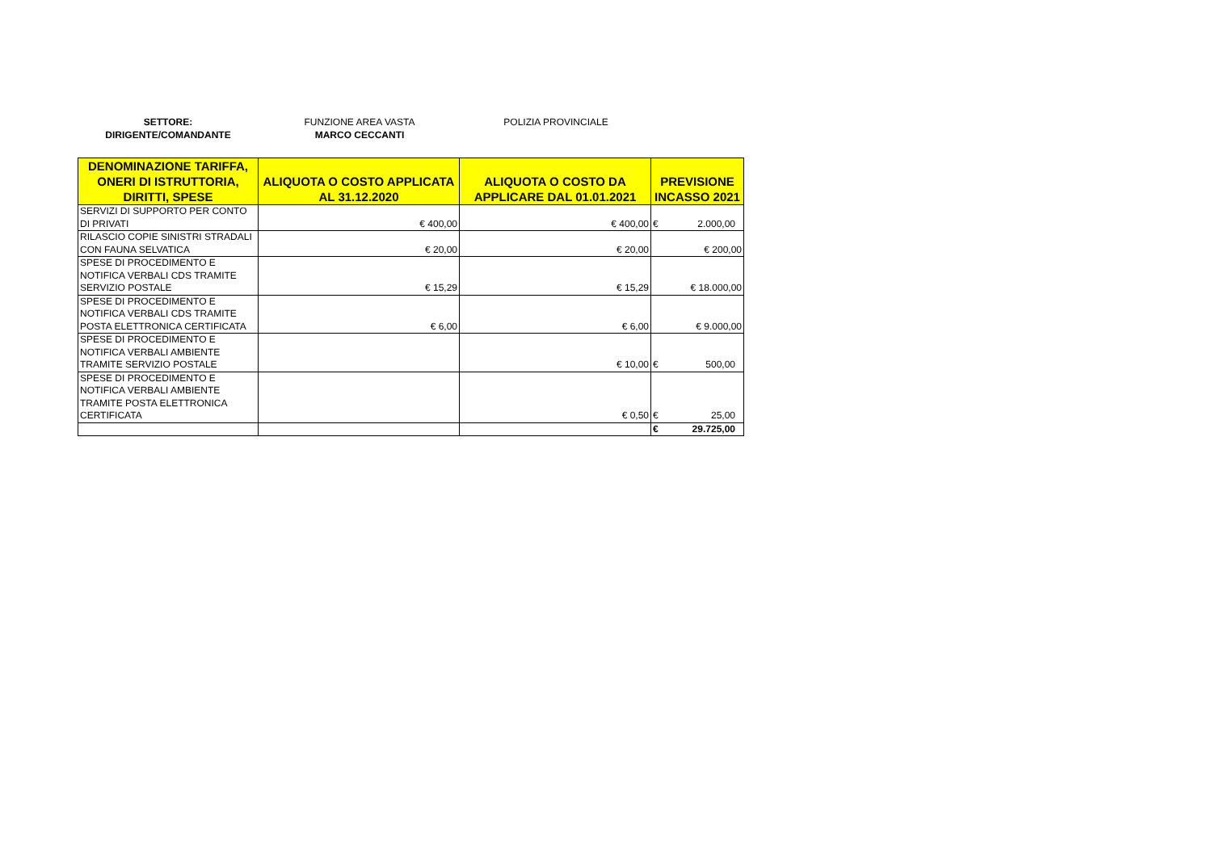SETTORE:
DIRIGENTE/COMANDANTE
FUNZIONE AREA VASTA
MARCO CECCANTI
POLIZIA PROVINCIALE
| DENOMINAZIONE TARIFFA, ONERI DI ISTRUTTORIA, DIRITTI, SPESE | ALIQUOTA O COSTO APPLICATA AL 31.12.2020 | ALIQUOTA O COSTO DA APPLICARE DAL 01.01.2021 | PREVISIONE INCASSO 2021 |
| --- | --- | --- | --- |
| SERVIZI DI SUPPORTO PER CONTO DI PRIVATI | € 400,00 | € 400,00 | € 2.000,00 |
| RILASCIO COPIE SINISTRI STRADALI CON FAUNA SELVATICA | € 20,00 | € 20,00 | € 200,00 |
| SPESE DI PROCEDIMENTO E NOTIFICA VERBALI CDS TRAMITE SERVIZIO POSTALE | € 15,29 | € 15,29 | € 18.000,00 |
| SPESE DI PROCEDIMENTO E NOTIFICA VERBALI CDS TRAMITE POSTA ELETTRONICA CERTIFICATA | € 6,00 | € 6,00 | € 9.000,00 |
| SPESE DI PROCEDIMENTO E NOTIFICA VERBALI AMBIENTE TRAMITE SERVIZIO POSTALE | | € 10,00 | € 500,00 |
| SPESE DI PROCEDIMENTO E NOTIFICA VERBALI AMBIENTE TRAMITE POSTA ELETTRONICA CERTIFICATA | | € 0,50 | € 25,00 |
| | | | € 29.725,00 |